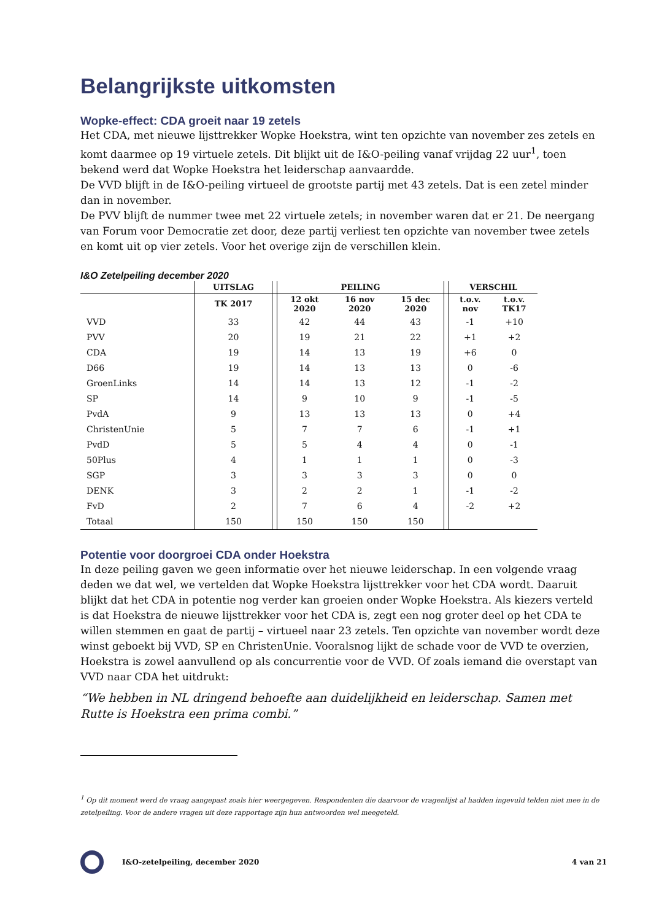Belangrijkste uitkomsten
Wopke-effect: CDA groeit naar 19 zetels
Het CDA, met nieuwe lijsttrekker Wopke Hoekstra, wint ten opzichte van november zes zetels en komt daarmee op 19 virtuele zetels. Dit blijkt uit de I&O-peiling vanaf vrijdag 22 uur<sup>1</sup>, toen bekend werd dat Wopke Hoekstra het leiderschap aanvaardde.
De VVD blijft in de I&O-peiling virtueel de grootste partij met 43 zetels. Dat is een zetel minder dan in november.
De PVV blijft de nummer twee met 22 virtuele zetels; in november waren dat er 21. De neergang van Forum voor Democratie zet door, deze partij verliest ten opzichte van november twee zetels en komt uit op vier zetels. Voor het overige zijn de verschillen klein.
I&O Zetelpeiling december 2020
| | UITSLAG | | PEILING | | | | VERSCHIL | |
| --- | --- | --- | --- | --- | --- | --- | --- | --- |
| | TK 2017 | | 12 okt 2020 | 16 nov 2020 | 15 dec 2020 | | t.o.v. nov | t.o.v. TK17 |
| VVD | 33 | | 42 | 44 | 43 | | -1 | +10 |
| PVV | 20 | | 19 | 21 | 22 | | +1 | +2 |
| CDA | 19 | | 14 | 13 | 19 | | +6 | 0 |
| D66 | 19 | | 14 | 13 | 13 | | 0 | -6 |
| GroenLinks | 14 | | 14 | 13 | 12 | | -1 | -2 |
| SP | 14 | | 9 | 10 | 9 | | -1 | -5 |
| PvdA | 9 | | 13 | 13 | 13 | | 0 | +4 |
| ChristenUnie | 5 | | 7 | 7 | 6 | | -1 | +1 |
| PvdD | 5 | | 5 | 4 | 4 | | 0 | -1 |
| 50Plus | 4 | | 1 | 1 | 1 | | 0 | -3 |
| SGP | 3 | | 3 | 3 | 3 | | 0 | 0 |
| DENK | 3 | | 2 | 2 | 1 | | -1 | -2 |
| FvD | 2 | | 7 | 6 | 4 | | -2 | +2 |
| Totaal | 150 | | 150 | 150 | 150 | | | |
Potentie voor doorgroei CDA onder Hoekstra
In deze peiling gaven we geen informatie over het nieuwe leiderschap. In een volgende vraag deden we dat wel, we vertelden dat Wopke Hoekstra lijsttrekker voor het CDA wordt. Daaruit blijkt dat het CDA in potentie nog verder kan groeien onder Wopke Hoekstra. Als kiezers verteld is dat Hoekstra de nieuwe lijsttrekker voor het CDA is, zegt een nog groter deel op het CDA te willen stemmen en gaat de partij – virtueel naar 23 zetels. Ten opzichte van november wordt deze winst geboekt bij VVD, SP en ChristenUnie. Vooralsnog lijkt de schade voor de VVD te overzien, Hoekstra is zowel aanvullend op als concurrentie voor de VVD. Of zoals iemand die overstapt van VVD naar CDA het uitdrukt:
“We hebben in NL dringend behoefte aan duidelijkheid en leiderschap. Samen met Rutte is Hoekstra een prima combi.”
<sup>1</sup> Op dit moment werd de vraag aangepast zoals hier weergegeven. Respondenten die daarvoor de vragenlijst al hadden ingevuld telden niet mee in de zetelpeiling. Voor de andere vragen uit deze rapportage zijn hun antwoorden wel meegeteld.
I&O-zetelpeiling, december 2020 4 van 21